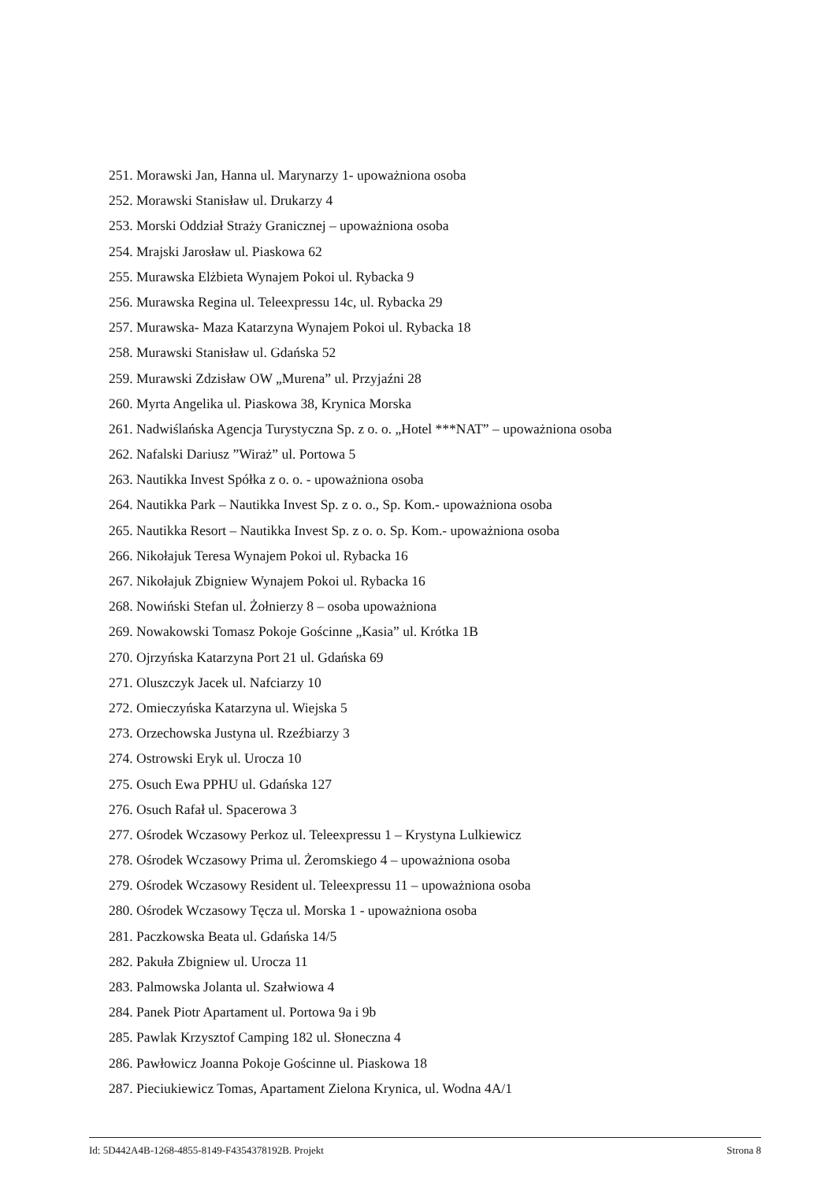251. Morawski Jan, Hanna ul. Marynarzy 1- upoważniona osoba
252. Morawski Stanisław ul. Drukarzy 4
253. Morski Oddział Straży Granicznej – upoważniona osoba
254. Mrajski Jarosław ul. Piaskowa 62
255. Murawska Elżbieta Wynajem Pokoi ul. Rybacka 9
256. Murawska Regina ul. Teleexpressu 14c, ul. Rybacka 29
257. Murawska- Maza Katarzyna Wynajem Pokoi ul. Rybacka 18
258. Murawski Stanisław ul. Gdańska 52
259. Murawski Zdzisław OW „Murena” ul. Przyjaźni 28
260. Myrta Angelika ul. Piaskowa 38, Krynica Morska
261. Nadwiślańska Agencja Turystyczna Sp. z o. o. „Hotel ***NAT” – upoważniona osoba
262. Nafalski Dariusz ”Wiraż” ul. Portowa 5
263. Nautikka Invest Spółka z o. o. - upoważniona osoba
264. Nautikka Park – Nautikka Invest Sp. z o. o., Sp. Kom.- upoważniona osoba
265. Nautikka Resort – Nautikka Invest Sp. z o. o. Sp. Kom.- upoważniona osoba
266. Nikołajuk Teresa Wynajem Pokoi ul. Rybacka 16
267. Nikołajuk Zbigniew Wynajem Pokoi ul. Rybacka 16
268. Nowiński Stefan ul. Żołnierzy 8 – osoba upoważniona
269. Nowakowski Tomasz Pokoje Gościnne „Kasia” ul. Krótka 1B
270. Ojrzyńska Katarzyna Port 21 ul. Gdańska 69
271. Oluszczyk Jacek ul. Nafciarzy 10
272. Omieczyńska Katarzyna ul. Wiejska 5
273. Orzechowska Justyna ul. Rzeźbiarzy 3
274. Ostrowski Eryk ul. Urocza 10
275. Osuch Ewa PPHU ul. Gdańska 127
276. Osuch Rafał ul. Spacerowa 3
277. Ośrodek Wczasowy Perkoz ul. Teleexpressu 1 – Krystyna Lulkiewicz
278. Ośrodek Wczasowy Prima ul. Żeromskiego 4 – upoważniona osoba
279. Ośrodek Wczasowy Resident ul. Teleexpressu 11 – upoważniona osoba
280. Ośrodek Wczasowy Tęcza ul. Morska 1 - upoważniona osoba
281. Paczkowska Beata ul. Gdańska 14/5
282. Pakuła Zbigniew ul. Urocza 11
283. Palmowska Jolanta ul. Szałwiowa 4
284. Panek Piotr Apartament ul. Portowa 9a i 9b
285. Pawlak Krzysztof Camping 182 ul. Słoneczna 4
286. Pawłowicz Joanna Pokoje Gościnne ul. Piaskowa 18
287. Pieciukiewicz Tomas, Apartament Zielona Krynica, ul. Wodna 4A/1
Id: 5D442A4B-1268-4855-8149-F4354378192B. Projekt Strona 8